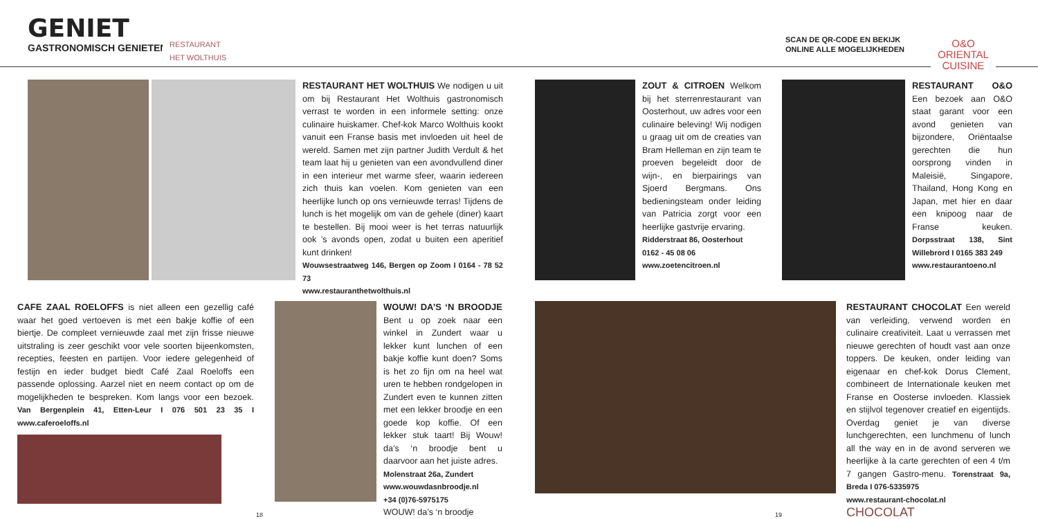GENIET
GASTRONOMISCH GENIETEN
RESTAURANT
HET WOLTHUIS
SCAN DE QR-CODE EN BEKIJK
ONLINE ALLE MOGELIJKHEDEN
O&O
ORIENTAL
CUISINE
RESTAURANT HET WOLTHUIS We nodigen u uit om bij Restaurant Het Wolthuis gastronomisch verrast te worden in een informele setting: onze culinaire huiskamer. Chef-kok Marco Wolthuis kookt vanuit een Franse basis met invloeden uit heel de wereld. Samen met zijn partner Judith Verdult & het team laat hij u genieten van een avondvullend diner in een interieur met warme sfeer, waarin iedereen zich thuis kan voelen. Kom genieten van een heerlijke lunch op ons vernieuwde terras! Tijdens de lunch is het mogelijk om van de gehele (diner) kaart te bestellen. Bij mooi weer is het terras natuurlijk ook ’s avonds open, zodat u buiten een aperitief kunt drinken!
Wouwsestraatweg 146, Bergen op Zoom I 0164 - 78 52 73
www.restauranthetwolthuis.nl
ZOUT & CITROEN Welkom bij het sterrenrestaurant van Oosterhout, uw adres voor een culinaire beleving! Wij nodigen u graag uit om de creaties van Bram Helleman en zijn team te proeven begeleidt door de wijn-, en bierpairings van Sjoerd Bergmans. Ons bedieningsteam onder leiding van Patricia zorgt voor een heerlijke gastvrije ervaring.
Ridderstraat 86, Oosterhout
0162 - 45 08 06
www.zoetencitroen.nl
RESTAURANT O&O Een bezoek aan O&O staat garant voor een avond genieten van bijzondere, Oriëntaalse gerechten die hun oorsprong vinden in Maleisië, Singapore, Thailand, Hong Kong en Japan, met hier en daar een knipoog naar de Franse keuken. Dorpsstraat 138, Sint Willebrord I 0165 383 249
www.restaurantoeno.nl
CAFE ZAAL ROELOFFS is niet alleen een gezellig café waar het goed vertoeven is met een bakje koffie of een biertje. De compleet vernieuwde zaal met zijn frisse nieuwe uitstraling is zeer geschikt voor vele soorten bijeenkomsten, recepties, feesten en partijen. Voor iedere gelegenheid of festijn en ieder budget biedt Café Zaal Roeloffs een passende oplossing. Aarzel niet en neem contact op om de mogelijkheden te bespreken. Kom langs voor een bezoek. Van Bergenplein 41, Etten-Leur I 076 501 23 35 I www.caferoeloffs.nl
WOUW! DA’S ‘N BROODJE Bent u op zoek naar een winkel in Zundert waar u lekker kunt lunchen of een bakje koffie kunt doen? Soms is het zo fijn om na heel wat uren te hebben rondgelopen in Zundert even te kunnen zitten met een lekker broodje en een goede kop koffie. Of een lekker stuk taart! Bij Wouw! da’s ‘n broodje bent u daarvoor aan het juiste adres.
Molenstraat 26a, Zundert
www.wouwdasnbroodje.nl
+34 (0)76-5975175
WOUW! da’s ‘n broodje
RESTAURANT CHOCOLAT Een wereld van verleiding, verwend worden en culinaire creativiteit. Laat u verrassen met nieuwe gerechten of houdt vast aan onze toppers. De keuken, onder leiding van eigenaar en chef-kok Dorus Clement, combineert de Internationale keuken met Franse en Oosterse invloeden. Klassiek en stijlvol tegenover creatief en eigentijds. Overdag geniet je van diverse lunchgerechten, een lunchmenu of lunch all the way en in de avond serveren we heerlijke à la carte gerechten of een 4 t/m 7 gangen Gastro-menu. Torenstraat 9a, Breda I 076-5335975
www.restaurant-chocolat.nl CHOCOLAT
18 19